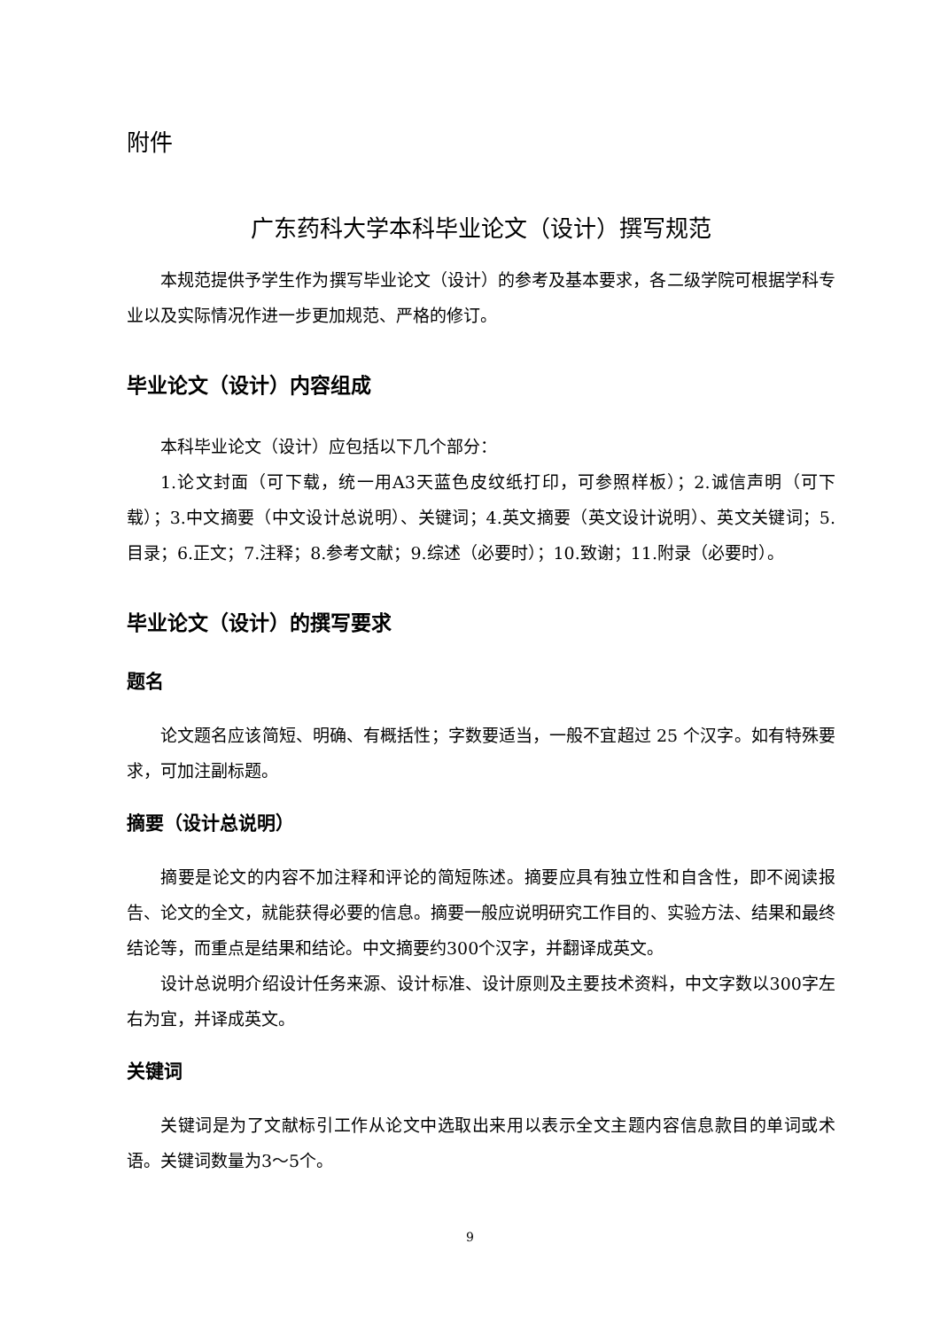附件
广东药科大学本科毕业论文（设计）撰写规范
本规范提供予学生作为撰写毕业论文（设计）的参考及基本要求，各二级学院可根据学科专业以及实际情况作进一步更加规范、严格的修订。
毕业论文（设计）内容组成
本科毕业论文（设计）应包括以下几个部分：
1.论文封面（可下载，统一用A3天蓝色皮纹纸打印，可参照样板）；2.诚信声明（可下载）；3.中文摘要（中文设计总说明）、关键词；4.英文摘要（英文设计说明）、英文关键词；5.目录；6.正文；7.注释；8.参考文献；9.综述（必要时）；10.致谢；11.附录（必要时）。
毕业论文（设计）的撰写要求
题名
论文题名应该简短、明确、有概括性；字数要适当，一般不宜超过 25 个汉字。如有特殊要求，可加注副标题。
摘要（设计总说明）
摘要是论文的内容不加注释和评论的简短陈述。摘要应具有独立性和自含性，即不阅读报告、论文的全文，就能获得必要的信息。摘要一般应说明研究工作目的、实验方法、结果和最终结论等，而重点是结果和结论。中文摘要约300个汉字，并翻译成英文。
设计总说明介绍设计任务来源、设计标准、设计原则及主要技术资料，中文字数以300字左右为宜，并译成英文。
关键词
关键词是为了文献标引工作从论文中选取出来用以表示全文主题内容信息款目的单词或术语。关键词数量为3～5个。
9